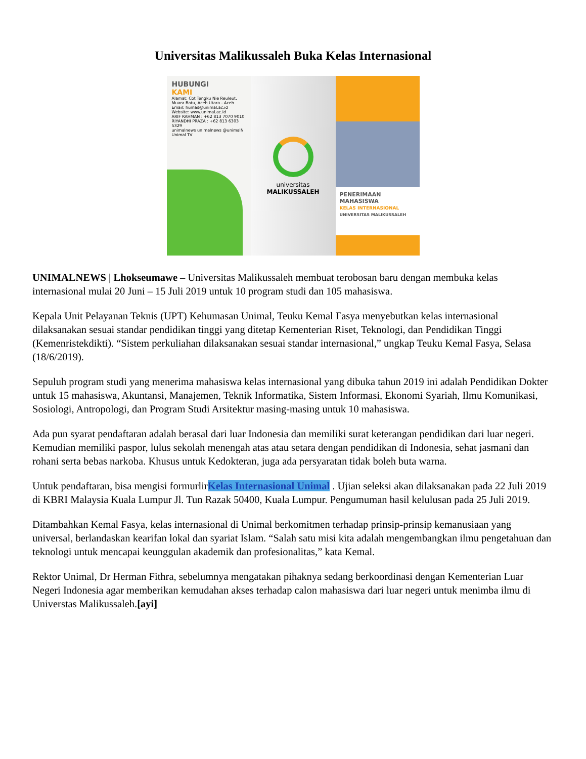Universitas Malikussaleh Buka Kelas Internasional
HUBUNGI
KAMI
Alamat: Cot Tengku Nie Reuleut, Muara Batu, Aceh Utara - Aceh
Email: humas@unimal.ac.id
Website: www.unimal.ac.id
ARIF RAHMAN : +62 813 7070 9010
RIYANDHI PRAZA : +62 813 6303 5329
unimalnews unimalnews @unimalN Unimal TV
universitas
MALIKUSSALEH
PENERIMAAN
MAHASISWA
KELAS INTERNASIONAL
UNIVERSITAS MALIKUSSALEH
UNIMALNEWS | Lhokseumawe – Universitas Malikussaleh membuat terobosan baru dengan membuka kelas internasional mulai 20 Juni – 15 Juli 2019 untuk 10 program studi dan 105 mahasiswa.
Kepala Unit Pelayanan Teknis (UPT) Kehumasan Unimal, Teuku Kemal Fasya menyebutkan kelas internasional dilaksanakan sesuai standar pendidikan tinggi yang ditetap Kementerian Riset, Teknologi, dan Pendidikan Tinggi (Kemenristekdikti). “Sistem perkuliahan dilaksanakan sesuai standar internasional,” ungkap Teuku Kemal Fasya, Selasa (18/6/2019).
Sepuluh program studi yang menerima mahasiswa kelas internasional yang dibuka tahun 2019 ini adalah Pendidikan Dokter untuk 15 mahasiswa, Akuntansi, Manajemen, Teknik Informatika, Sistem Informasi, Ekonomi Syariah, Ilmu Komunikasi, Sosiologi, Antropologi, dan Program Studi Arsitektur masing-masing untuk 10 mahasiswa.
Ada pun syarat pendaftaran adalah berasal dari luar Indonesia dan memiliki surat keterangan pendidikan dari luar negeri. Kemudian memiliki paspor, lulus sekolah menengah atas atau setara dengan pendidikan di Indonesia, sehat jasmani dan rohani serta bebas narkoba. Khusus untuk Kedokteran, juga ada persyaratan tidak boleh buta warna.
Untuk pendaftaran, bisa mengisi formurlirKelas Internasional Unimal . Ujian seleksi akan dilaksanakan pada 22 Juli 2019 di KBRI Malaysia Kuala Lumpur Jl. Tun Razak 50400, Kuala Lumpur. Pengumuman hasil kelulusan pada 25 Juli 2019.
Ditambahkan Kemal Fasya, kelas internasional di Unimal berkomitmen terhadap prinsip-prinsip kemanusiaan yang universal, berlandaskan kearifan lokal dan syariat Islam. “Salah satu misi kita adalah mengembangkan ilmu pengetahuan dan teknologi untuk mencapai keunggulan akademik dan profesionalitas,” kata Kemal.
Rektor Unimal, Dr Herman Fithra, sebelumnya mengatakan pihaknya sedang berkoordinasi dengan Kementerian Luar Negeri Indonesia agar memberikan kemudahan akses terhadap calon mahasiswa dari luar negeri untuk menimba ilmu di Universtas Malikussaleh.[ayi]